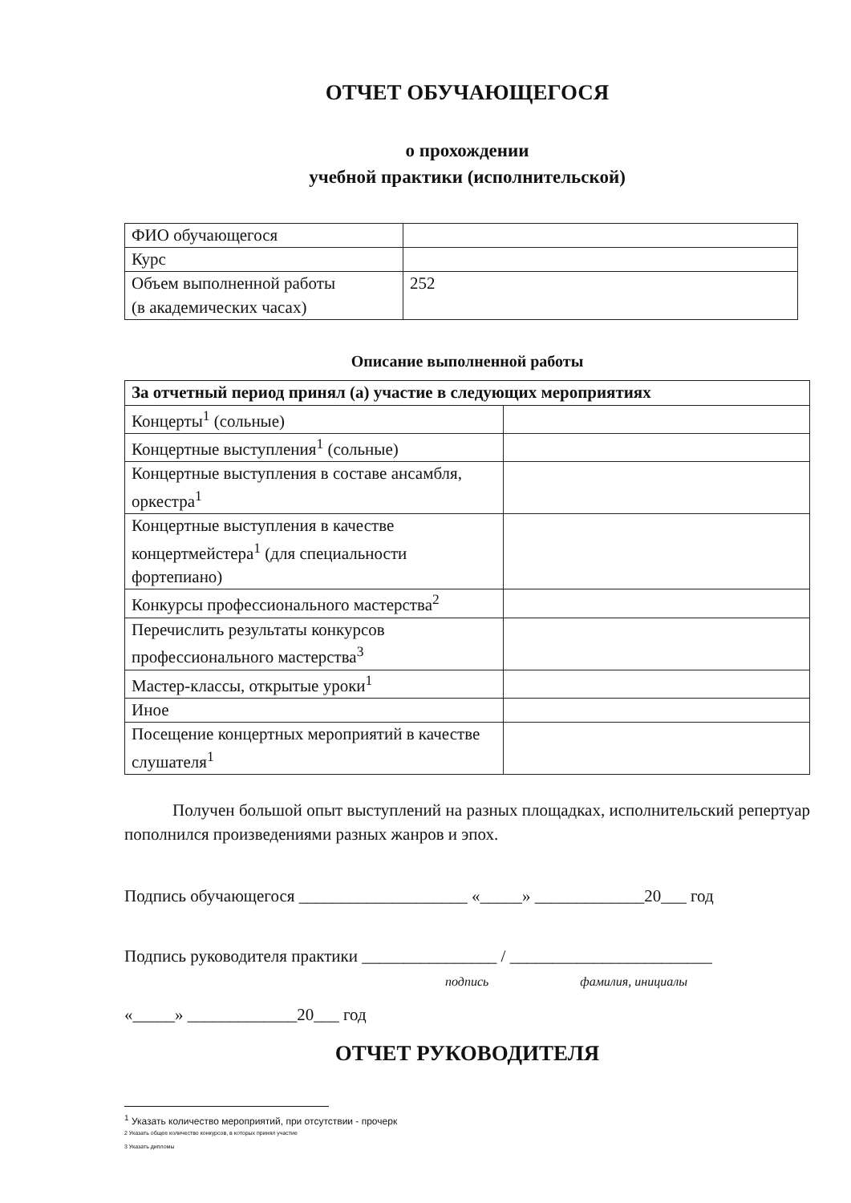ОТЧЕТ ОБУЧАЮЩЕГОСЯ
о прохождении
учебной практики (исполнительской)
| ФИО обучающегося | |
| Курс | |
| Объем выполненной работы (в академических часах) | 252 |
Описание выполненной работы
| За отчетный период принял (а) участие в следующих мероприятиях | |
| Концерты<sup>1</sup> (сольные) | |
| Концертные выступления<sup>1</sup> (сольные) | |
| Концертные выступления в составе ансамбля, оркестра<sup>1</sup> | |
| Концертные выступления в качестве концертмейстера<sup>1</sup> (для специальности фортепиано) | |
| Конкурсы профессионального мастерства<sup>2</sup> | |
| Перечислить результаты конкурсов профессионального мастерства<sup>3</sup> | |
| Мастер-классы, открытые уроки<sup>1</sup> | |
| Иное | |
| Посещение концертных мероприятий в качестве слушателя<sup>1</sup> | |
Получен большой опыт выступлений на разных площадках, исполнительский репертуар пополнился произведениями разных жанров и эпох.
Подпись обучающегося ____________________ «_____» _____________20___ год
Подпись руководителя практики ________________ / ________________________
подпись фамилия, инициалы
«_____» _____________20___ год
ОТЧЕТ РУКОВОДИТЕЛЯ
<sup>1</sup> Указать количество мероприятий, при отсутствии - прочерк
2 Указать общее количество конкурсов, в которых принял участие
3 Указать дипломы